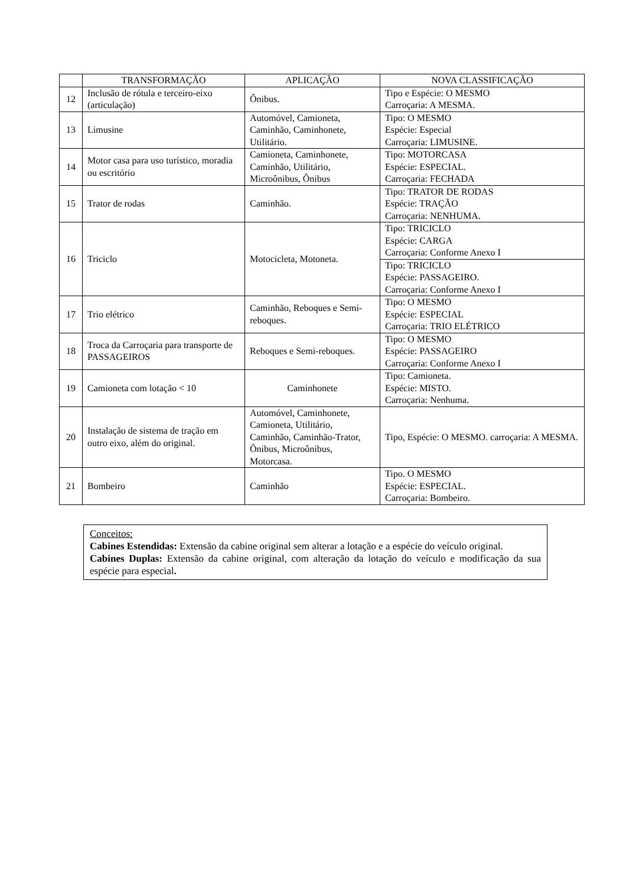| | TRANSFORMAÇÃO | APLICAÇÃO | NOVA CLASSIFICAÇÃO |
| --- | --- | --- | --- |
| 12 | Inclusão de rótula e terceiro-eixo (articulação) | Ônibus. | Tipo e Espécie: O MESMO Carroçaria: A MESMA. |
| 13 | Limusine | Automóvel, Camioneta, Caminhão, Caminhonete, Utilitário. | Tipo: O MESMO Espécie: Especial Carroçaria: LIMUSINE. |
| 14 | Motor casa para uso turístico, moradia ou escritório | Camioneta, Caminhonete, Caminhão, Utilitário, Microônibus, Ônibus | Tipo: MOTORCASA Espécie: ESPECIAL. Carroçaria: FECHADA |
| 15 | Trator de rodas | Caminhão. | Tipo: TRATOR DE RODAS Espécie: TRAÇÃO Carroçaria: NENHUMA. |
| 16 | Triciclo | Motocicleta, Motoneta. | Tipo: TRICICLO Espécie: CARGA Carroçaria: Conforme Anexo I |
| | | | Tipo: TRICICLO Espécie: PASSAGEIRO. Carroçaria: Conforme Anexo I |
| 17 | Trio elétrico | Caminhão, Reboques e Semi-reboques. | Tipo: O MESMO Espécie: ESPECIAL Carroçaria: TRIO ELÉTRICO |
| 18 | Troca da Carroçaria para transporte de PASSAGEIROS | Reboques e Semi-reboques. | Tipo: O MESMO Espécie: PASSAGEIRO Carroçaria: Conforme Anexo I |
| 19 | Camioneta com lotação < 10 | Caminhonete | Tipo: Camioneta. Espécie: MISTO. Carroçaria: Nenhuma. |
| 20 | Instalação de sistema de tração em outro eixo, além do original. | Automóvel, Caminhonete, Camioneta, Utilitário, Caminhão, Caminhão-Trator, Ônibus, Microônibus, Motorcasa. | Tipo, Espécie: O MESMO. carroçaria: A MESMA. |
| 21 | Bombeiro | Caminhão | Tipo. O MESMO Espécie: ESPECIAL. Carroçaria: Bombeiro. |
Conceitos:
Cabines Estendidas: Extensão da cabine original sem alterar a lotação e a espécie do veículo original.
Cabines Duplas: Extensão da cabine original, com alteração da lotação do veículo e modificação da sua espécie para especial.